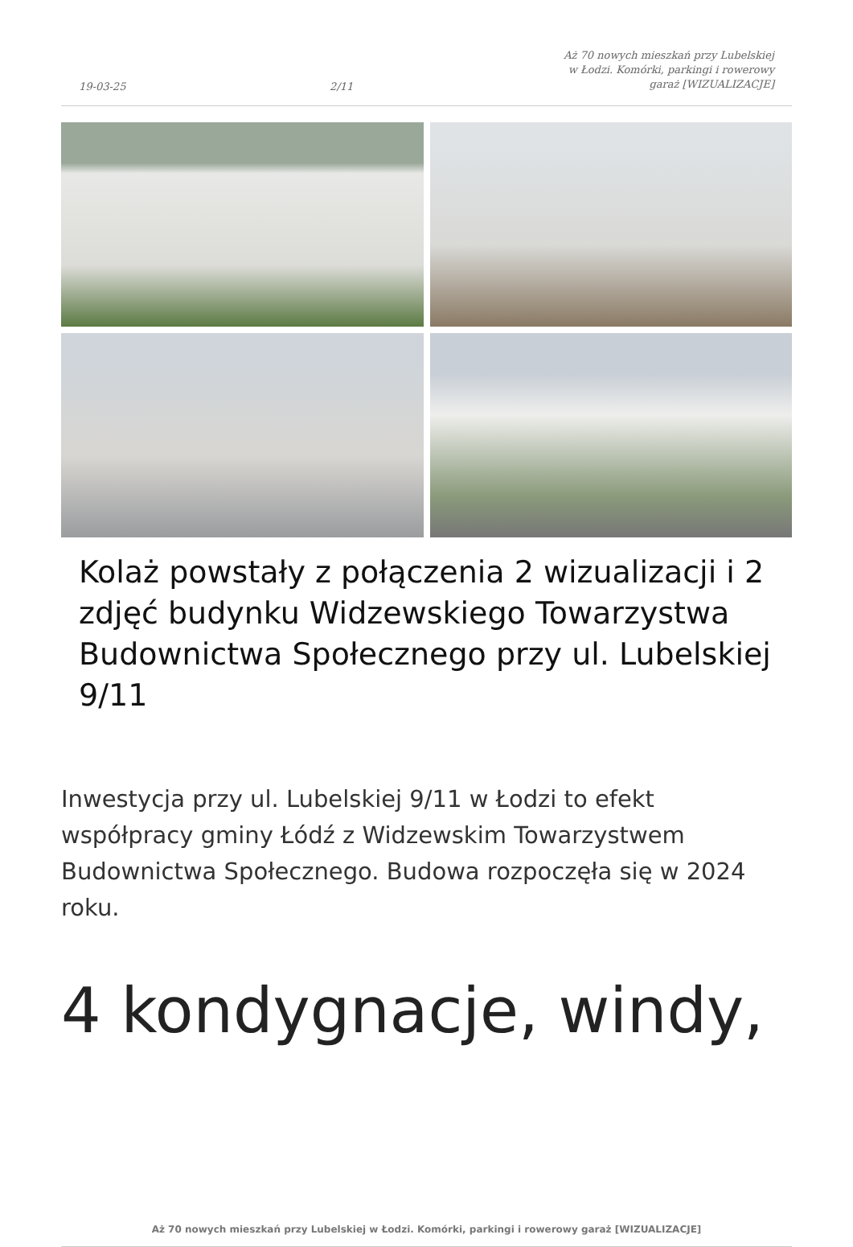19-03-25 2/11 Aż 70 nowych mieszkań przy Lubelskiej w Łodzi. Komórki, parkingi i rowerowy garaż [WIZUALIZACJE]
Kolaż powstały z połączenia 2 wizualizacji i 2 zdjęć budynku Widzewskiego Towarzystwa Budownictwa Społecznego przy ul. Lubelskiej 9/11
Inwestycja przy ul. Lubelskiej 9/11 w Łodzi to efekt współpracy gminy Łódź z Widzewskim Towarzystwem Budownictwa Społecznego. Budowa rozpoczęła się w 2024 roku.
4 kondygnacje, windy,
Aż 70 nowych mieszkań przy Lubelskiej w Łodzi. Komórki, parkingi i rowerowy garaż [WIZUALIZACJE]